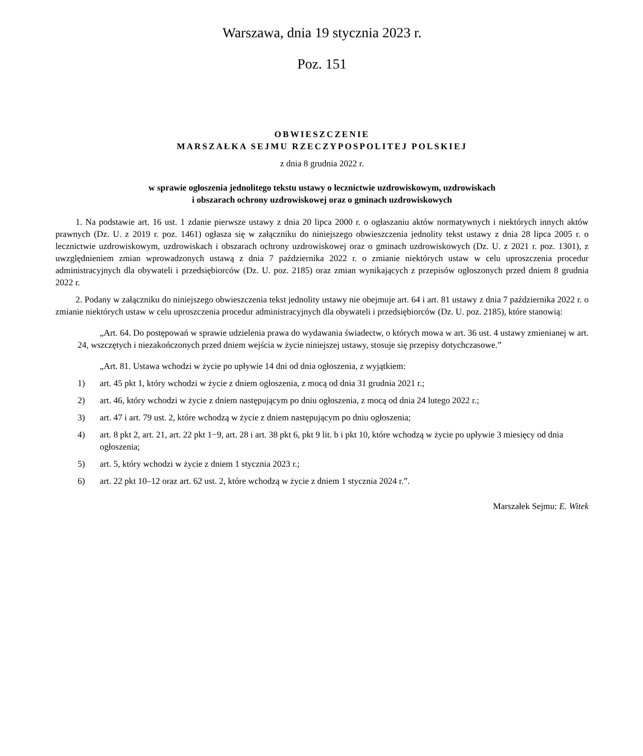Warszawa, dnia 19 stycznia 2023 r.
Poz. 151
OBWIESZCZENIE
MARSZAŁKA SEJMU RZECZYPOSPOLITEJ POLSKIEJ
z dnia 8 grudnia 2022 r.
w sprawie ogłoszenia jednolitego tekstu ustawy o lecznictwie uzdrowiskowym, uzdrowiskach
i obszarach ochrony uzdrowiskowej oraz o gminach uzdrowiskowych
1. Na podstawie art. 16 ust. 1 zdanie pierwsze ustawy z dnia 20 lipca 2000 r. o ogłaszaniu aktów normatywnych i niektórych innych aktów prawnych (Dz. U. z 2019 r. poz. 1461) ogłasza się w załączniku do niniejszego obwieszczenia jednolity tekst ustawy z dnia 28 lipca 2005 r. o lecznictwie uzdrowiskowym, uzdrowiskach i obszarach ochrony uzdrowiskowej oraz o gminach uzdrowiskowych (Dz. U. z 2021 r. poz. 1301), z uwzględnieniem zmian wprowadzonych ustawą z dnia 7 października 2022 r. o zmianie niektórych ustaw w celu uproszczenia procedur administracyjnych dla obywateli i przedsiębiorców (Dz. U. poz. 2185) oraz zmian wynikających z przepisów ogłoszonych przed dniem 8 grudnia 2022 r.
2. Podany w załączniku do niniejszego obwieszczenia tekst jednolity ustawy nie obejmuje art. 64 i art. 81 ustawy z dnia 7 października 2022 r. o zmianie niektórych ustaw w celu uproszczenia procedur administracyjnych dla obywateli i przedsiębiorców (Dz. U. poz. 2185), które stanowią:
„Art. 64. Do postępowań w sprawie udzielenia prawa do wydawania świadectw, o których mowa w art. 36 ust. 4 ustawy zmienianej w art. 24, wszczętych i niezakończonych przed dniem wejścia w życie niniejszej ustawy, stosuje się przepisy dotychczasowe.”
„Art. 81. Ustawa wchodzi w życie po upływie 14 dni od dnia ogłoszenia, z wyjątkiem:
1) art. 45 pkt 1, który wchodzi w życie z dniem ogłoszenia, z mocą od dnia 31 grudnia 2021 r.;
2) art. 46, który wchodzi w życie z dniem następującym po dniu ogłoszenia, z mocą od dnia 24 lutego 2022 r.;
3) art. 47 i art. 79 ust. 2, które wchodzą w życie z dniem następującym po dniu ogłoszenia;
4) art. 8 pkt 2, art. 21, art. 22 pkt 1−9, art. 28 i art. 38 pkt 6, pkt 9 lit. b i pkt 10, które wchodzą w życie po upływie 3 miesięcy od dnia ogłoszenia;
5) art. 5, który wchodzi w życie z dniem 1 stycznia 2023 r.;
6) art. 22 pkt 10–12 oraz art. 62 ust. 2, które wchodzą w życie z dniem 1 stycznia 2024 r.”.
Marszałek Sejmu: E. Witek